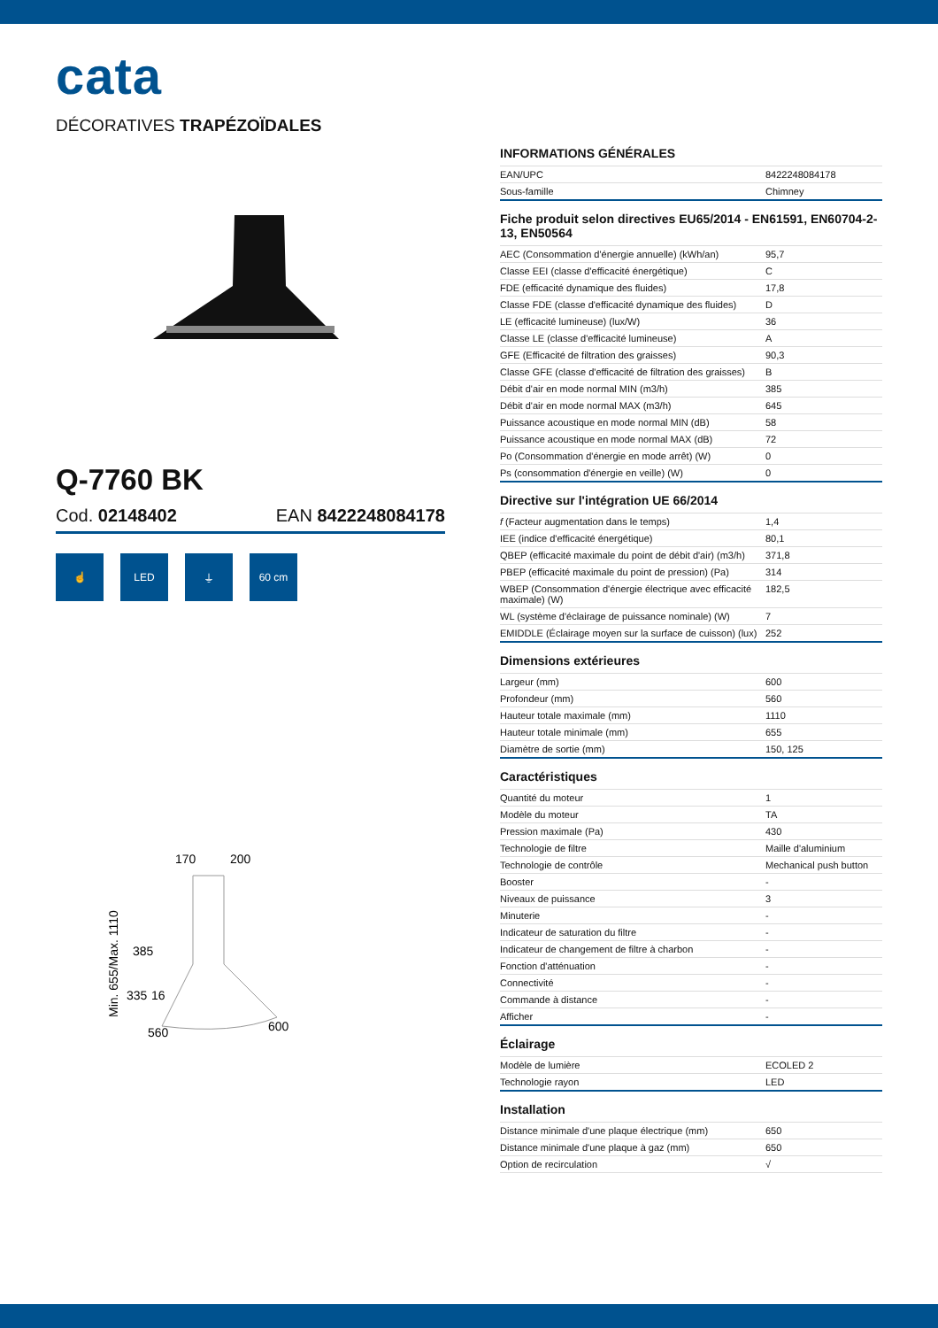cata
DÉCORATIVES TRAPÉZOÏDALES
Q-7760 BK
Cod. 02148402 EAN 8422248084178
☝ LED ⏚ 60 cm
170
200
385
335
16
560
600
Min. 655/Max. 1110
INFORMATIONS GÉNÉRALES
| EAN/UPC | 8422248084178 |
| Sous-famille | Chimney |
Fiche produit selon directives EU65/2014 - EN61591, EN60704-2-13, EN50564
| AEC (Consommation d'énergie annuelle) (kWh/an) | 95,7 |
| Classe EEI (classe d'efficacité énergétique) | C |
| FDE (efficacité dynamique des fluides) | 17,8 |
| Classe FDE (classe d'efficacité dynamique des fluides) | D |
| LE (efficacité lumineuse) (lux/W) | 36 |
| Classe LE (classe d'efficacité lumineuse) | A |
| GFE (Efficacité de filtration des graisses) | 90,3 |
| Classe GFE (classe d'efficacité de filtration des graisses) | B |
| Débit d'air en mode normal MIN (m3/h) | 385 |
| Débit d'air en mode normal MAX (m3/h) | 645 |
| Puissance acoustique en mode normal MIN (dB) | 58 |
| Puissance acoustique en mode normal MAX (dB) | 72 |
| Po (Consommation d'énergie en mode arrêt) (W) | 0 |
| Ps (consommation d'énergie en veille) (W) | 0 |
Directive sur l'intégration UE 66/2014
| f (Facteur augmentation dans le temps) | 1,4 |
| IEE (indice d'efficacité énergétique) | 80,1 |
| QBEP (efficacité maximale du point de débit d'air) (m3/h) | 371,8 |
| PBEP (efficacité maximale du point de pression) (Pa) | 314 |
| WBEP (Consommation d'énergie électrique avec efficacité maximale) (W) | 182,5 |
| WL (système d'éclairage de puissance nominale) (W) | 7 |
| EMIDDLE (Éclairage moyen sur la surface de cuisson) (lux) | 252 |
Dimensions extérieures
| Largeur (mm) | 600 |
| Profondeur (mm) | 560 |
| Hauteur totale maximale (mm) | 1110 |
| Hauteur totale minimale (mm) | 655 |
| Diamètre de sortie (mm) | 150, 125 |
Caractéristiques
| Quantité du moteur | 1 |
| Modèle du moteur | TA |
| Pression maximale (Pa) | 430 |
| Technologie de filtre | Maille d'aluminium |
| Technologie de contrôle | Mechanical push button |
| Booster | - |
| Niveaux de puissance | 3 |
| Minuterie | - |
| Indicateur de saturation du filtre | - |
| Indicateur de changement de filtre à charbon | - |
| Fonction d'atténuation | - |
| Connectivité | - |
| Commande à distance | - |
| Afficher | - |
Éclairage
| Modèle de lumière | ECOLED 2 |
| Technologie rayon | LED |
Installation
| Distance minimale d'une plaque électrique (mm) | 650 |
| Distance minimale d'une plaque à gaz (mm) | 650 |
| Option de recirculation | √ |